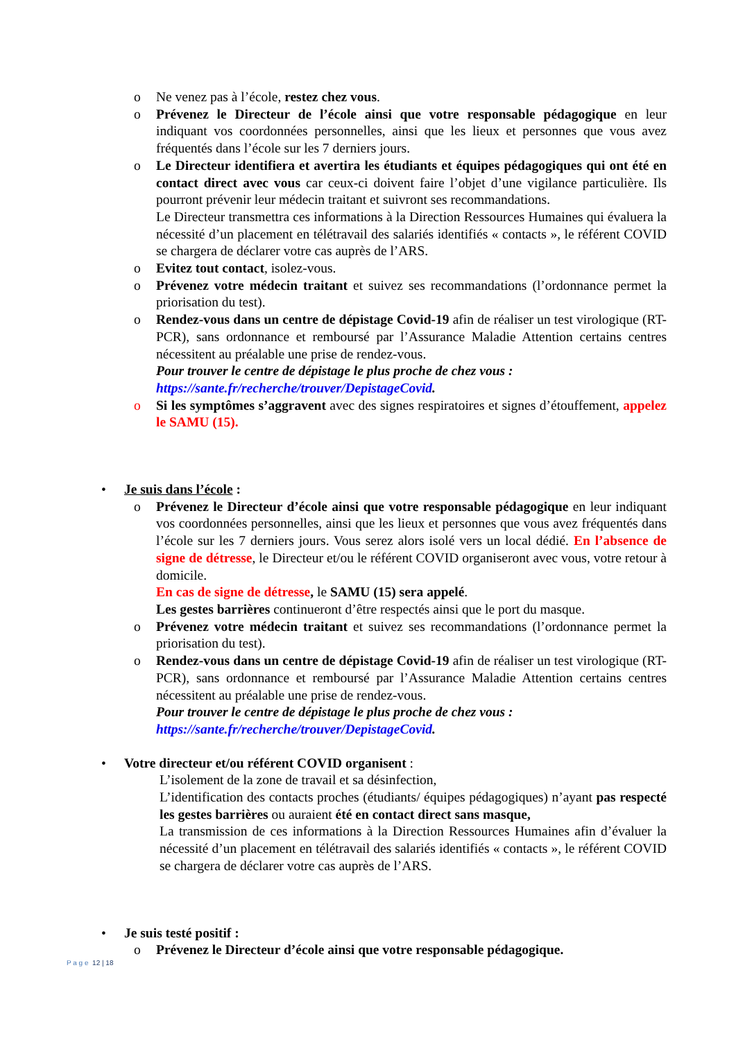o Ne venez pas à l’école, restez chez vous.
o Prévenez le Directeur de l’école ainsi que votre responsable pédagogique en leur indiquant vos coordonnées personnelles, ainsi que les lieux et personnes que vous avez fréquentés dans l’école sur les 7 derniers jours.
o Le Directeur identifiera et avertira les étudiants et équipes pédagogiques qui ont été en contact direct avec vous car ceux-ci doivent faire l’objet d’une vigilance particulière. Ils pourront prévenir leur médecin traitant et suivront ses recommandations.
Le Directeur transmettra ces informations à la Direction Ressources Humaines qui évaluera la nécessité d’un placement en télétravail des salariés identifiés « contacts », le référent COVID se chargera de déclarer votre cas auprès de l’ARS.
o Evitez tout contact, isolez-vous.
o Prévenez votre médecin traitant et suivez ses recommandations (l’ordonnance permet la priorisation du test).
o Rendez-vous dans un centre de dépistage Covid-19 afin de réaliser un test virologique (RT-PCR), sans ordonnance et remboursé par l’Assurance Maladie Attention certains centres nécessitent au préalable une prise de rendez-vous.
Pour trouver le centre de dépistage le plus proche de chez vous :
https://sante.fr/recherche/trouver/DepistageCovid.
o Si les symptômes s’aggravent avec des signes respiratoires et signes d’étouffement, appelez le SAMU (15).
• Je suis dans l’école :
o Prévenez le Directeur d’école ainsi que votre responsable pédagogique en leur indiquant vos coordonnées personnelles, ainsi que les lieux et personnes que vous avez fréquentés dans l’école sur les 7 derniers jours. Vous serez alors isolé vers un local dédié. En l’absence de signe de détresse, le Directeur et/ou le référent COVID organiseront avec vous, votre retour à domicile.
En cas de signe de détresse, le SAMU (15) sera appelé.
Les gestes barrières continueront d’être respectés ainsi que le port du masque.
o Prévenez votre médecin traitant et suivez ses recommandations (l’ordonnance permet la priorisation du test).
o Rendez-vous dans un centre de dépistage Covid-19 afin de réaliser un test virologique (RT-PCR), sans ordonnance et remboursé par l’Assurance Maladie Attention certains centres nécessitent au préalable une prise de rendez-vous.
Pour trouver le centre de dépistage le plus proche de chez vous :
https://sante.fr/recherche/trouver/DepistageCovid.
• Votre directeur et/ou référent COVID organisent :
L’isolement de la zone de travail et sa désinfection,
L’identification des contacts proches (étudiants/ équipes pédagogiques) n’ayant pas respecté les gestes barrières ou auraient été en contact direct sans masque,
La transmission de ces informations à la Direction Ressources Humaines afin d’évaluer la nécessité d’un placement en télétravail des salariés identifiés « contacts », le référent COVID se chargera de déclarer votre cas auprès de l’ARS.
• Je suis testé positif :
o Prévenez le Directeur d’école ainsi que votre responsable pédagogique.
P a g e 12 | 18